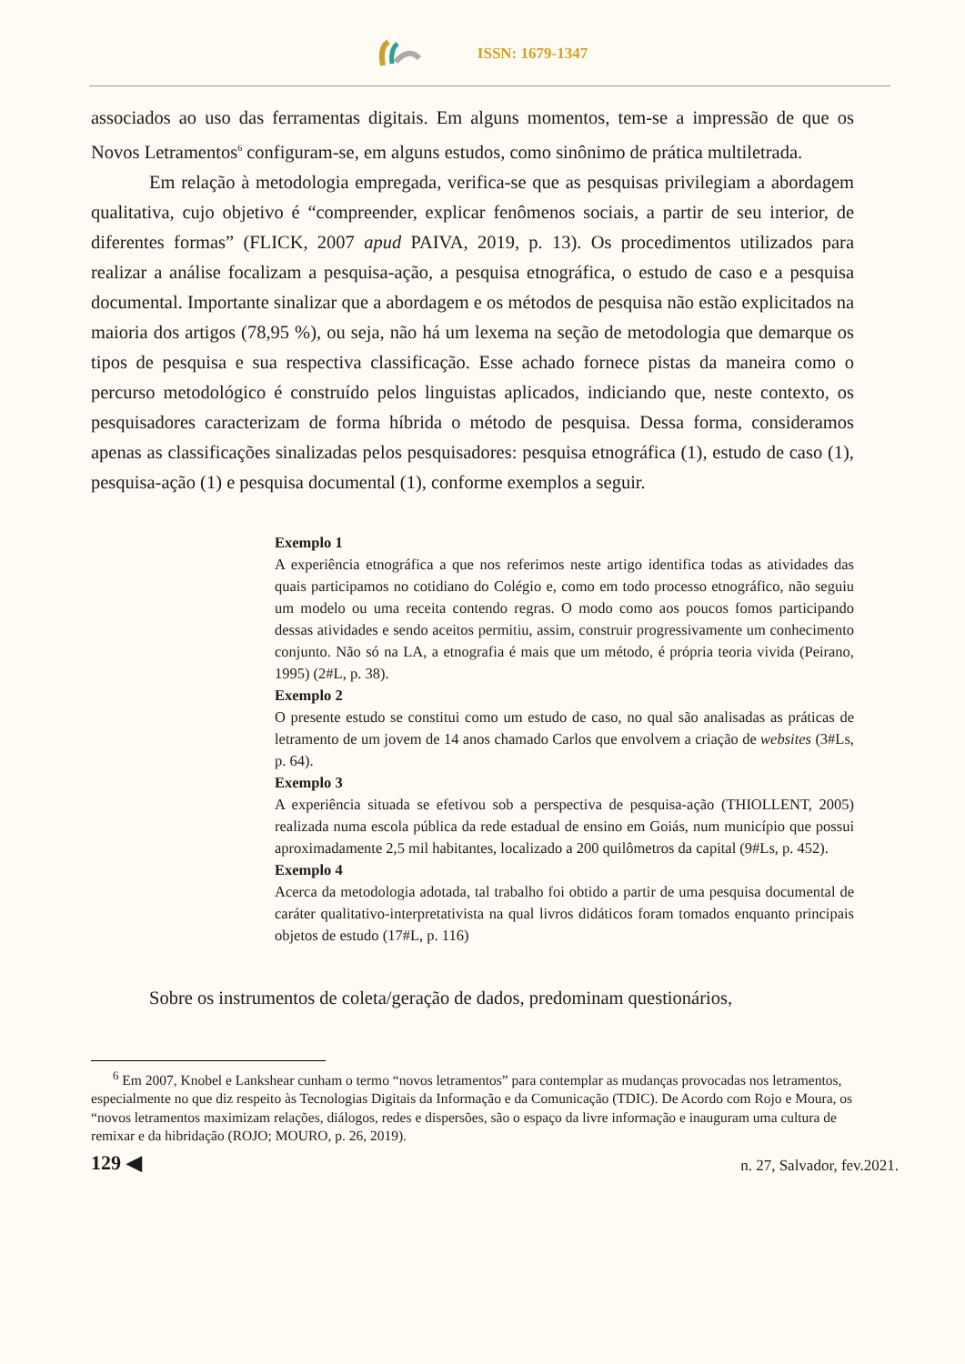ISSN: 1679-1347
associados ao uso das ferramentas digitais. Em alguns momentos, tem-se a impressão de que os Novos Letramentos<sup>6</sup> configuram-se, em alguns estudos, como sinônimo de prática multiletrada.
Em relação à metodologia empregada, verifica-se que as pesquisas privilegiam a abordagem qualitativa, cujo objetivo é “compreender, explicar fenômenos sociais, a partir de seu interior, de diferentes formas” (FLICK, 2007 apud PAIVA, 2019, p. 13). Os procedimentos utilizados para realizar a análise focalizam a pesquisa-ação, a pesquisa etnográfica, o estudo de caso e a pesquisa documental. Importante sinalizar que a abordagem e os métodos de pesquisa não estão explicitados na maioria dos artigos (78,95 %), ou seja, não há um lexema na seção de metodologia que demarque os tipos de pesquisa e sua respectiva classificação. Esse achado fornece pistas da maneira como o percurso metodológico é construído pelos linguistas aplicados, indiciando que, neste contexto, os pesquisadores caracterizam de forma híbrida o método de pesquisa. Dessa forma, consideramos apenas as classificações sinalizadas pelos pesquisadores: pesquisa etnográfica (1), estudo de caso (1), pesquisa-ação (1) e pesquisa documental (1), conforme exemplos a seguir.
Exemplo 1
A experiência etnográfica a que nos referimos neste artigo identifica todas as atividades das quais participamos no cotidiano do Colégio e, como em todo processo etnográfico, não seguiu um modelo ou uma receita contendo regras. O modo como aos poucos fomos participando dessas atividades e sendo aceitos permitiu, assim, construir progressivamente um conhecimento conjunto. Não só na LA, a etnografia é mais que um método, é própria teoria vivida (Peirano, 1995) (2#L, p. 38).
Exemplo 2
O presente estudo se constitui como um estudo de caso, no qual são analisadas as práticas de letramento de um jovem de 14 anos chamado Carlos que envolvem a criação de websites (3#Ls, p. 64).
Exemplo 3
A experiência situada se efetivou sob a perspectiva de pesquisa-ação (THIOLLENT, 2005) realizada numa escola pública da rede estadual de ensino em Goiás, num município que possui aproximadamente 2,5 mil habitantes, localizado a 200 quilômetros da capital (9#Ls, p. 452).
Exemplo 4
Acerca da metodologia adotada, tal trabalho foi obtido a partir de uma pesquisa documental de caráter qualitativo-interpretativista na qual livros didáticos foram tomados enquanto principais objetos de estudo (17#L, p. 116)
Sobre os instrumentos de coleta/geração de dados, predominam questionários,
<sup>6</sup> Em 2007, Knobel e Lankshear cunham o termo “novos letramentos” para contemplar as mudanças provocadas nos letramentos, especialmente no que diz respeito às Tecnologias Digitais da Informação e da Comunicação (TDIC). De Acordo com Rojo e Moura, os “novos letramentos maximizam relações, diálogos, redes e dispersões, são o espaço da livre informação e inauguram uma cultura de remixar e da hibridação (ROJO; MOURO, p. 26, 2019).
129 ◀ n. 27, Salvador, fev.2021.